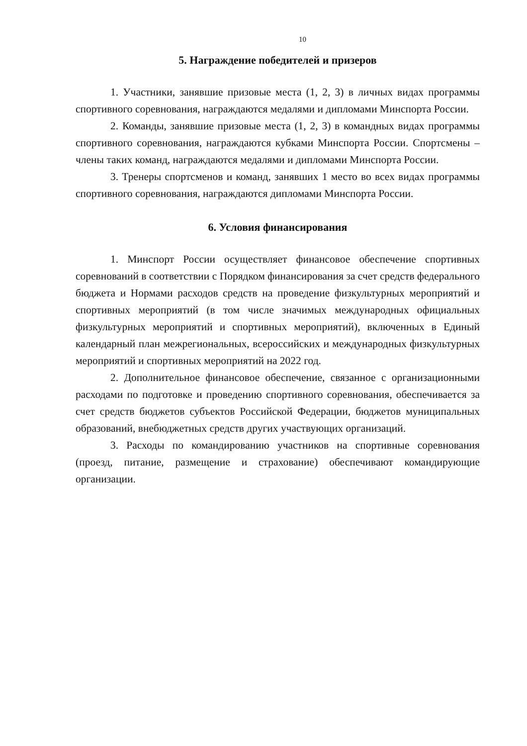10
5. Награждение победителей и призеров
1. Участники, занявшие призовые места (1, 2, 3) в личных видах программы спортивного соревнования, награждаются медалями и дипломами Минспорта России.
2. Команды, занявшие призовые места (1, 2, 3) в командных видах программы спортивного соревнования, награждаются кубками Минспорта России. Спортсмены – члены таких команд, награждаются медалями и дипломами Минспорта России.
3. Тренеры спортсменов и команд, занявших 1 место во всех видах программы спортивного соревнования, награждаются дипломами Минспорта России.
6. Условия финансирования
1. Минспорт России осуществляет финансовое обеспечение спортивных соревнований в соответствии с Порядком финансирования за счет средств федерального бюджета и Нормами расходов средств на проведение физкультурных мероприятий и спортивных мероприятий (в том числе значимых международных официальных физкультурных мероприятий и спортивных мероприятий), включенных в Единый календарный план межрегиональных, всероссийских и международных физкультурных мероприятий и спортивных мероприятий на 2022 год.
2. Дополнительное финансовое обеспечение, связанное с организационными расходами по подготовке и проведению спортивного соревнования, обеспечивается за счет средств бюджетов субъектов Российской Федерации, бюджетов муниципальных образований, внебюджетных средств других участвующих организаций.
3. Расходы по командированию участников на спортивные соревнования (проезд, питание, размещение и страхование) обеспечивают командирующие организации.